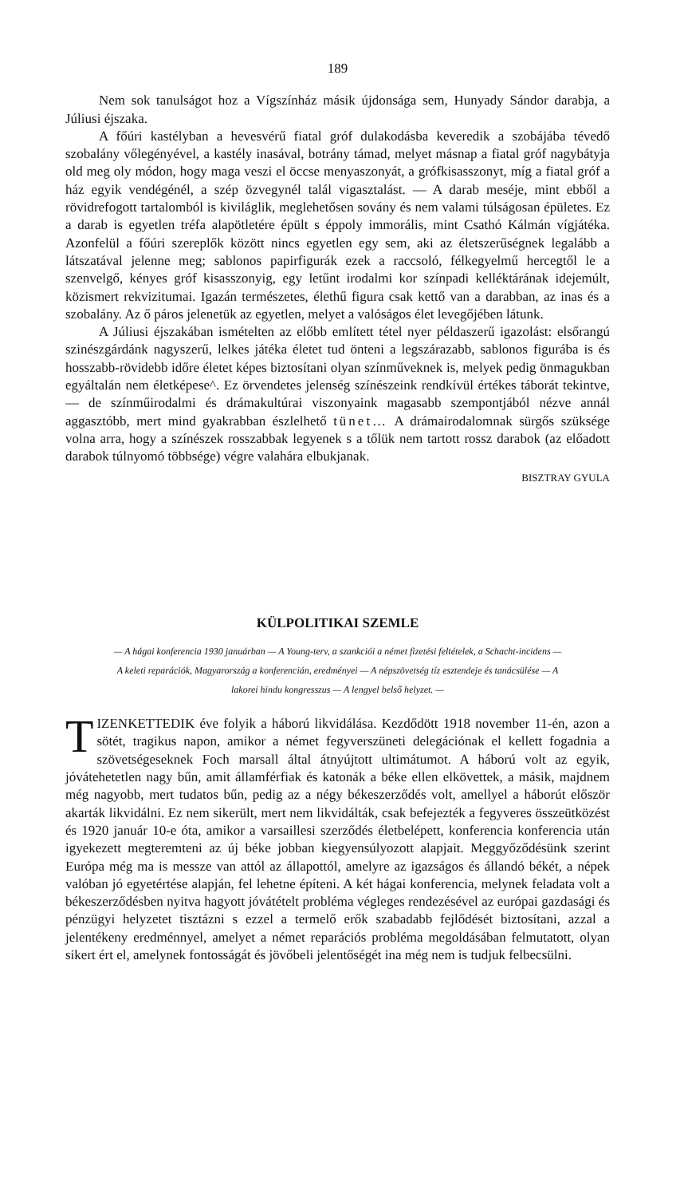189
Nem sok tanulságot hoz a Vígszínház másik újdonsága sem, Hunyady Sándor darabja, a Júliusi éjszaka.
A főúri kastélyban a hevesvérű fiatal gróf dulakodásba keveredik a szobájába tévedő szobalány vőlegényével, a kastély inasával, botrány támad, melyet másnap a fiatal gróf nagybátyja old meg oly módon, hogy maga veszi el öccse menyaszonyát, a grófkisasszonyt, míg a fiatal gróf a ház egyik vendégénél, a szép özvegynél talál vigasztalást. — A darab meséje, mint ebből a rövidrefogott tartalomból is kiviláglik, meglehetősen sovány és nem valami túlságosan épületes. Ez a darab is egyetlen tréfa alapötletére épült s éppoly immorális, mint Csathó Kálmán vígjátéka. Azonfelül a főúri szereplők között nincs egyetlen egy sem, aki az életszerűségnek legalább a látszatával jelenne meg; sablonos papirfigurák ezek a raccsoló, félkegyelmű hercegtől le a szenvelgő, kényes gróf kisasszonyig, egy letűnt irodalmi kor színpadi kelléktárának idejemúlt, közismert rekvizitumai. Igazán természetes, élethű figura csak kettő van a darabban, az inas és a szobalány. Az ő páros jelenetük az egyetlen, melyet a valóságos élet levegőjében látunk.
A Júliusi éjszakában ismételten az előbb említett tétel nyer példaszerű igazolást: elsőrangú szinészgárdánk nagyszerű, lelkes játéka életet tud önteni a legszárazabb, sablonos figurába is és hosszabb-rövidebb időre életet képes biztosítani olyan színműveknek is, melyek pedig önmagukban egyáltalán nem életképese^. Ez örvendetes jelenség színészeink rendkívül értékes táborát tekintve, — de színműirodalmi és drámakultúrai viszonyaink magasabb szempontjából nézve annál aggasztóbb, mert mind gyakrabban észlelhető tünet… A drámairodalomnak sürgős szüksége volna arra, hogy a színészek rosszabbak legyenek s a tőlük nem tartott rossz darabok (az előadott darabok túlnyomó többsége) végre valahára elbukjanak.
BISZTRAY GYULA
KÜLPOLITIKAI SZEMLE
— A hágai konferencia 1930 januárban — A Young-terv, a szankciói a német fizetési feltételek, a Schacht-incidens — A keleti reparációk, Magyarország a konferencián, eredményei — A népszövetség tíz esztendeje és tanácsülése — A lakorei hindu kongresszus — A lengyel belső helyzet. —
TIZENKETTEDIK éve folyik a háború likvidálása. Kezdődött 1918 november 11-én, azon a sötét, tragikus napon, amikor a német fegyverszüneti delegációnak el kellett fogadnia a szövetségeseknek Foch marsall által átnyújtott ultimátumot. A háború volt az egyik, jóvátehetetlen nagy bűn, amit államférfiak és katonák a béke ellen elkövettek, a másik, majdnem még nagyobb, mert tudatos bűn, pedig az a négy békeszerződés volt, amellyel a háborút először akarták likvidálni. Ez nem sikerült, mert nem likvidálták, csak befejezték a fegyveres összeütközést és 1920 január 10-e óta, amikor a varsaillesi szerződés életbelépett, konferencia konferencia után igyekezett megteremteni az új béke jobban kiegyensúlyozott alapjait. Meggyőződésünk szerint Európa még ma is messze van attól az állapottól, amelyre az igazságos és állandó békét, a népek valóban jó egyetértése alapján, fel lehetne építeni. A két hágai konferencia, melynek feladata volt a békeszerződésben nyitva hagyott jóvátételt probléma végleges rendezésével az európai gazdasági és pénzügyi helyzetet tisztázni s ezzel a termelő erők szabadabb fejlődését biztosítani, azzal a jelentékeny eredménnyel, amelyet a német reparációs probléma megoldásában felmutatott, olyan sikert ért el, amelynek fontosságát és jövőbeli jelentőségét ina még nem is tudjuk felbecsülni.